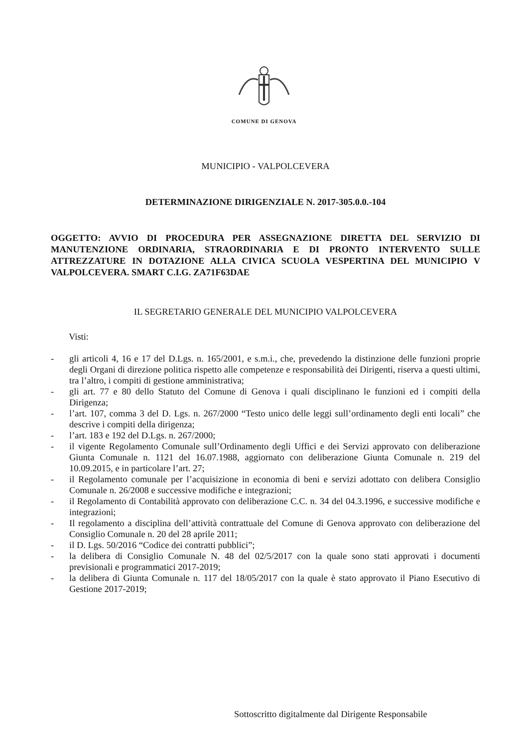COMUNE DI GENOVA
MUNICIPIO - VALPOLCEVERA
DETERMINAZIONE DIRIGENZIALE N. 2017-305.0.0.-104
OGGETTO: AVVIO DI PROCEDURA PER ASSEGNAZIONE DIRETTA DEL SERVIZIO DI MANUTENZIONE ORDINARIA, STRAORDINARIA E DI PRONTO INTERVENTO SULLE ATTREZZATURE IN DOTAZIONE ALLA CIVICA SCUOLA VESPERTINA DEL MUNICIPIO V VALPOLCEVERA. SMART C.I.G. ZA71F63DAE
IL SEGRETARIO GENERALE DEL MUNICIPIO VALPOLCEVERA
Visti:
- gli articoli 4, 16 e 17 del D.Lgs. n. 165/2001, e s.m.i., che, prevedendo la distinzione delle funzioni proprie degli Organi di direzione politica rispetto alle competenze e responsabilità dei Dirigenti, riserva a questi ultimi, tra l’altro, i compiti di gestione amministrativa;
- gli art. 77 e 80 dello Statuto del Comune di Genova i quali disciplinano le funzioni ed i compiti della Dirigenza;
- l’art. 107, comma 3 del D. Lgs. n. 267/2000 “Testo unico delle leggi sull’ordinamento degli enti locali” che descrive i compiti della dirigenza;
- l’art. 183 e 192 del D.Lgs. n. 267/2000;
- il vigente Regolamento Comunale sull’Ordinamento degli Uffici e dei Servizi approvato con deliberazione Giunta Comunale n. 1121 del 16.07.1988, aggiornato con deliberazione Giunta Comunale n. 219 del 10.09.2015, e in particolare l’art. 27;
- il Regolamento comunale per l’acquisizione in economia di beni e servizi adottato con delibera Consiglio Comunale n. 26/2008 e successive modifiche e integrazioni;
- il Regolamento di Contabilità approvato con deliberazione C.C. n. 34 del 04.3.1996, e successive modifiche e integrazioni;
- Il regolamento a disciplina dell’attività contrattuale del Comune di Genova approvato con deliberazione del Consiglio Comunale n. 20 del 28 aprile 2011;
- il D. Lgs. 50/2016 “Codice dei contratti pubblici”;
- la delibera di Consiglio Comunale N. 48 del 02/5/2017 con la quale sono stati approvati i documenti previsionali e programmatici 2017-2019;
- la delibera di Giunta Comunale n. 117 del 18/05/2017 con la quale è stato approvato il Piano Esecutivo di Gestione 2017-2019;
Sottoscritto digitalmente dal Dirigente Responsabile